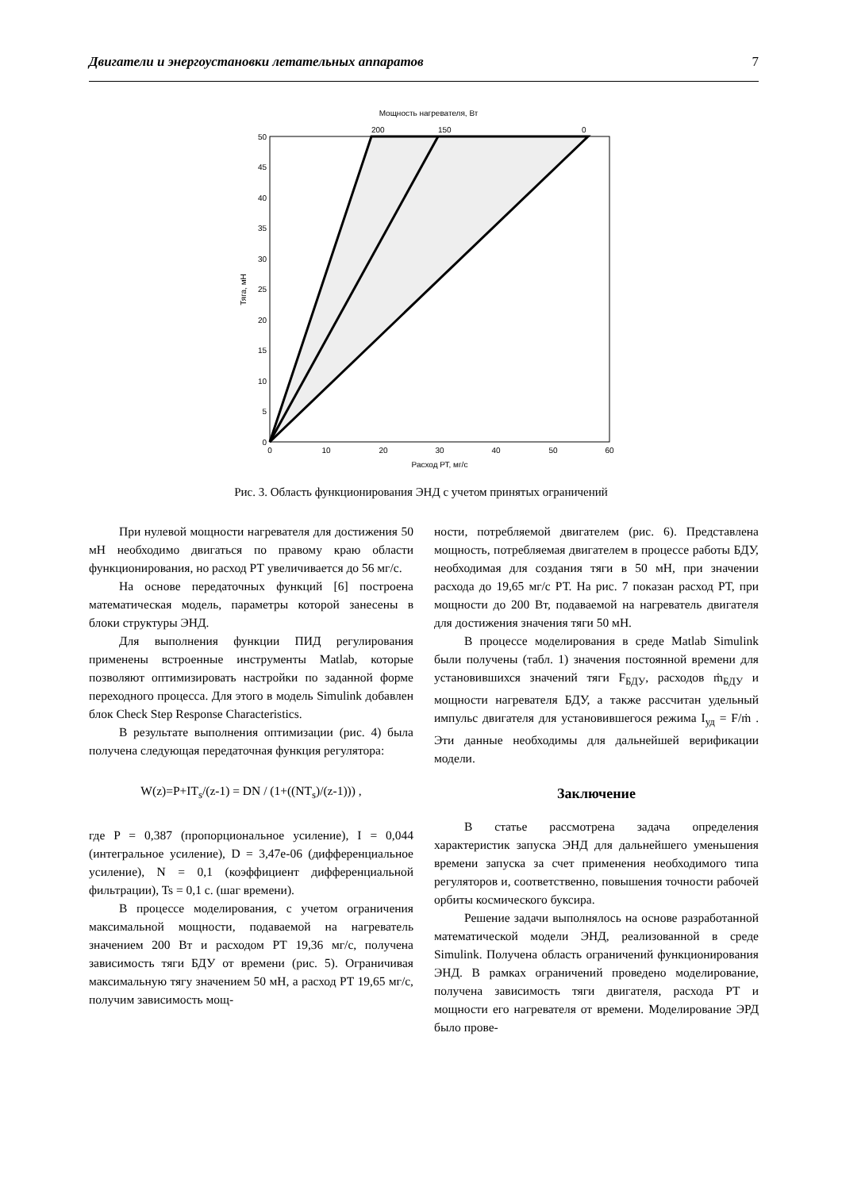Двигатели и энергоустановки летательных аппаратов 7
Мощность нагревателя, Вт
200
150
0
0
5
10
15
20
25
30
35
40
45
50
0
10
20
30
40
50
60
Расход РТ, мг/с
Тяга, мН
Рис. 3. Область функционирования ЭНД с учетом принятых ограничений
При нулевой мощности нагревателя для достижения 50 мН необходимо двигаться по правому краю области функционирования, но расход РТ увеличивается до 56 мг/с.
На основе передаточных функций [6] построена математическая модель, параметры которой занесены в блоки структуры ЭНД.
Для выполнения функции ПИД регулирования применены встроенные инструменты Matlab, которые позволяют оптимизировать настройки по заданной форме переходного процесса. Для этого в модель Simulink добавлен блок Check Step Response Characteristics.
В результате выполнения оптимизации (рис. 4) была получена следующая передаточная функция регулятора:
W(z)=P+IT<sub>s</sub>/(z-1) = DN / (1+((NT<sub>s</sub>)/(z-1))) ,
где P = 0,387 (пропорциональное усиление), I = 0,044 (интегральное усиление), D = 3,47e-06 (дифференциальное усиление), N = 0,1 (коэффициент дифференциальной фильтрации), Ts = 0,1 с. (шаг времени).
В процессе моделирования, с учетом ограничения максимальной мощности, подаваемой на нагреватель значением 200 Вт и расходом РТ 19,36 мг/с, получена зависимость тяги БДУ от времени (рис. 5). Ограничивая максимальную тягу значением 50 мН, а расход РТ 19,65 мг/с, получим зависимость мощ-
ности, потребляемой двигателем (рис. 6). Представлена мощность, потребляемая двигателем в процессе работы БДУ, необходимая для создания тяги в 50 мН, при значении расхода до 19,65 мг/с РТ. На рис. 7 показан расход РТ, при мощности до 200 Вт, подаваемой на нагреватель двигателя для достижения значения тяги 50 мН.
В процессе моделирования в среде Matlab Simulink были получены (табл. 1) значения постоянной времени для установившихся значений тяги F<sub>БДУ</sub>, расходов ṁ<sub>БДУ</sub> и мощности нагревателя БДУ, а также рассчитан удельный импульс двигателя для установившегося режима I<sub>уд</sub> = F/ṁ . Эти данные необходимы для дальнейшей верификации модели.
Заключение
В статье рассмотрена задача определения характеристик запуска ЭНД для дальнейшего уменьшения времени запуска за счет применения необходимого типа регуляторов и, соответственно, повышения точности рабочей орбиты космического буксира.
Решение задачи выполнялось на основе разработанной математической модели ЭНД, реализованной в среде Simulink. Получена область ограничений функционирования ЭНД. В рамках ограничений проведено моделирование, получена зависимость тяги двигателя, расхода РТ и мощности его нагревателя от времени. Моделирование ЭРД было прове-